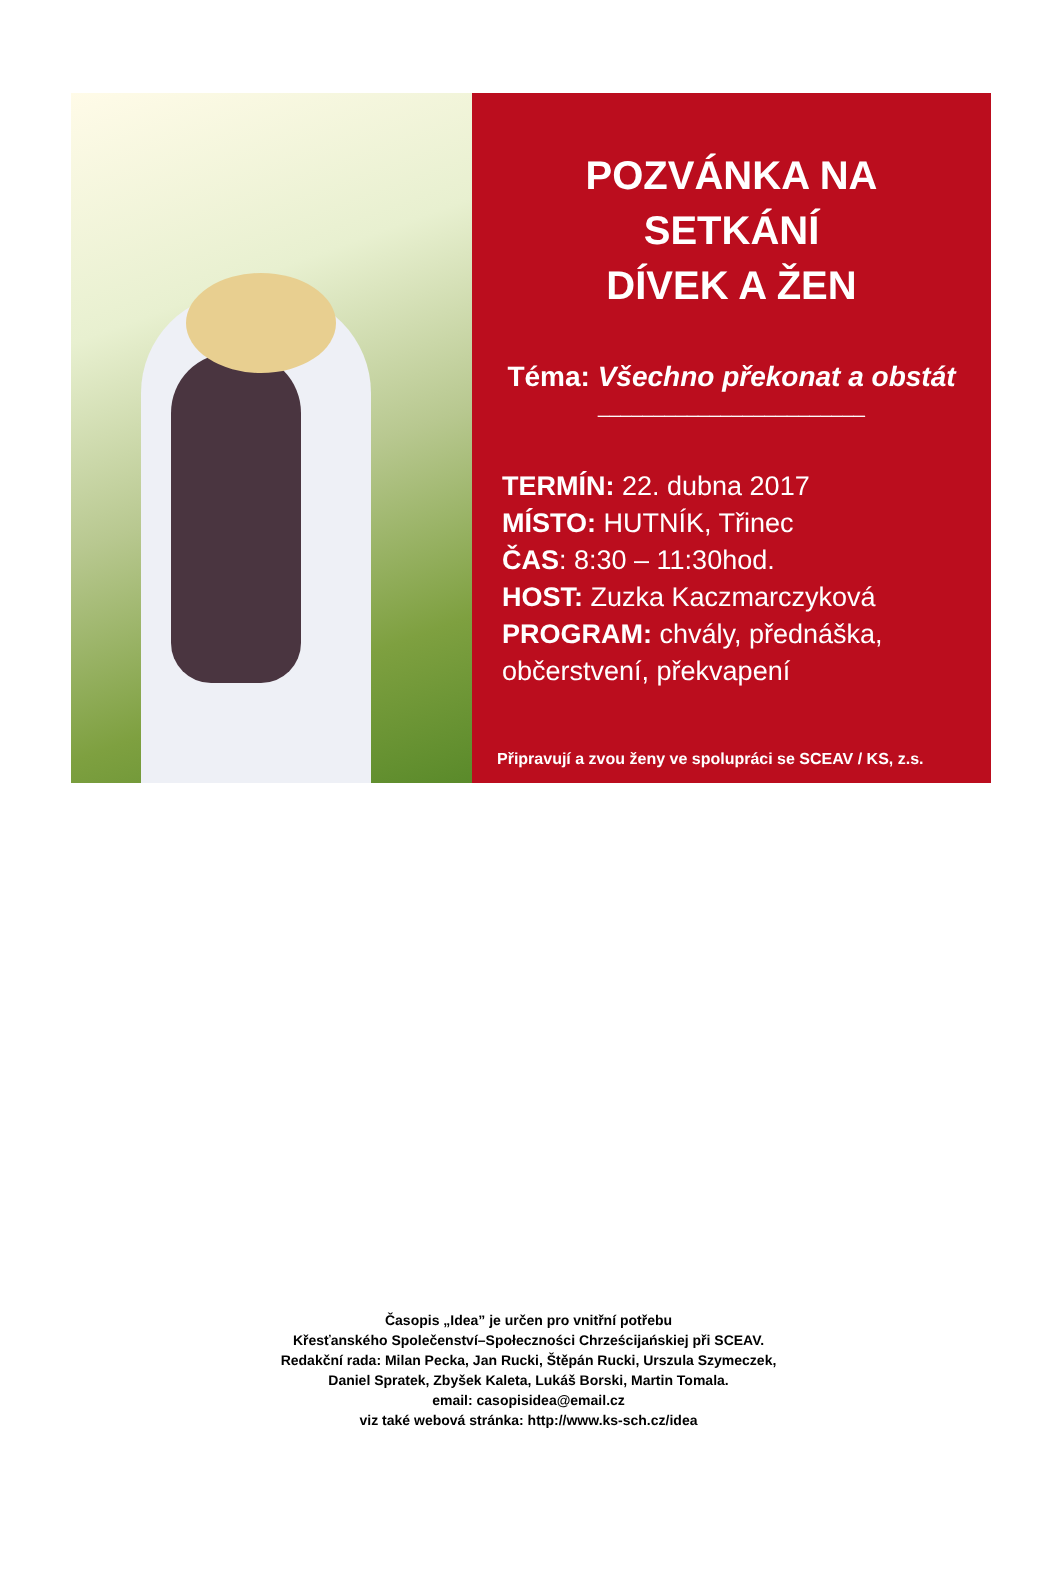POZVÁNKA NA SETKÁNÍ
DÍVEK A ŽEN
Téma: Všechno překonat a obstát
________________________
TERMÍN: 22. dubna 2017
MÍSTO: HUTNÍK, Třinec
ČAS: 8:30 – 11:30hod.
HOST: Zuzka Kaczmarczyková
PROGRAM: chvály, přednáška, občerstvení, překvapení
Připravují a zvou ženy ve spolupráci se SCEAV / KS, z.s.
Časopis „Idea” je určen pro vnitřní potřebu
Křesťanského Společenství–Społeczności Chrześcijańskiej při SCEAV.
Redakční rada: Milan Pecka, Jan Rucki, Štěpán Rucki, Urszula Szymeczek,
Daniel Spratek, Zbyšek Kaleta, Lukáš Borski, Martin Tomala.
email: casopisidea@email.cz
viz také webová stránka: http://www.ks-sch.cz/idea